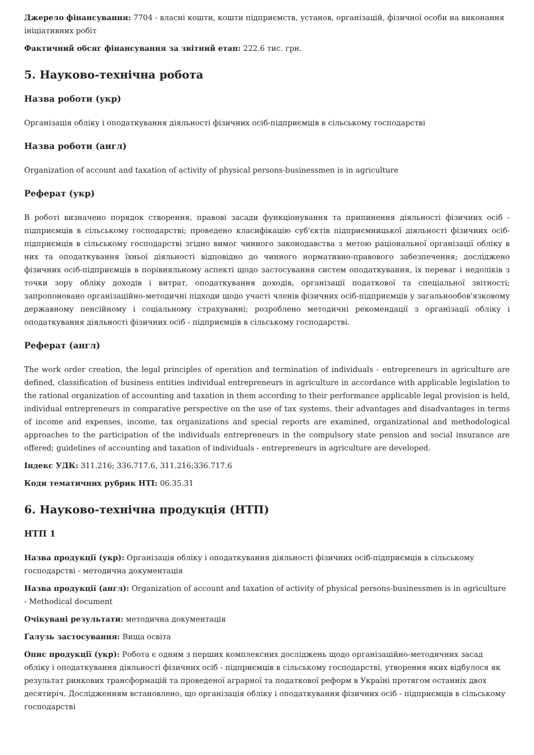Джерело фінансування: 7704 - власні кошти, кошти підприємств, установ, організацій, фізичної особи на виконання ініціативних робіт
Фактичний обсяг фінансування за звітний етап: 222.6 тис. грн.
5. Науково-технічна робота
Назва роботи (укр)
Організація обліку і оподаткування діяльності фізичних осіб-підприємців в сільському господарстві
Назва роботи (англ)
Organization of account and taxation of activity of physical persons-businessmen is in agriculture
Реферат (укр)
В роботі визначено порядок створення, правові засади функціонування та припинення діяльності фізичних осіб - підприємців в сільському господарстві; проведено класифікацію суб'єктів підприємницької діяльності фізичних осіб-підприємців в сільському господарстві згідно вимог чинного законодавства з метою раціональної організації обліку в них та оподаткування їхньої діяльності відповідно до чинного нормативно-правового забезпечення; досліджено фізичних осіб-підприємців в порівняльному аспекті щодо застосування систем оподаткування, їх переваг і недоліків з точки зору обліку доходів і витрат, оподаткування доходів, організації податкової та спеціальної звітності; запропоновано організаційно-методичні підходи щодо участі членів фізичних осіб-підприємців у загальнообов'язковому державному пенсійному і соціальному страхуванні; розроблено методичні рекомендації з організації обліку і оподаткування діяльності фізичних осіб - підприємців в сільському господарстві.
Реферат (англ)
The work order creation, the legal principles of operation and termination of individuals - entrepreneurs in agriculture are defined, classification of business entities individual entrepreneurs in agriculture in accordance with applicable legislation to the rational organization of accounting and taxation in them according to their performance applicable legal provision is held, individual entrepreneurs in comparative perspective on the use of tax systems, their advantages and disadvantages in terms of income and expenses, income, tax organizations and special reports are examined, organizational and methodological approaches to the participation of the individuals entrepreneurs in the compulsory state pension and social insurance are offered; guidelines of accounting and taxation of individuals - entrepreneurs in agriculture are developed.
Індекс УДК: 311.216; 336.717.6, 311.216;336.717.6
Коди тематичних рубрик НТІ: 06.35.31
6. Науково-технічна продукція (НТП)
НТП 1
Назва продукції (укр): Організація обліку і оподаткування діяльності фізичних осіб-підприємців в сільському господарстві - методична документація
Назва продукції (англ): Organization of account and taxation of activity of physical persons-businessmen is in agriculture - Methodical document
Очікувані результати: методична документація
Галузь застосування: Вища освіта
Опис продукції (укр): Робота є одним з перших комплексних досліджень щодо організаційно-методичних засад обліку і оподаткування діяльності фізичних осіб - підприємців в сільському господарстві, утворення яких відбулося як результат ринкових трансформацій та проведеної аграрної та податкової реформ в Україні протягом останніх двох десятиріч. Дослідженням встановлено, що організація обліку і оподаткування фізичних осіб - підприємців в сільському господарстві